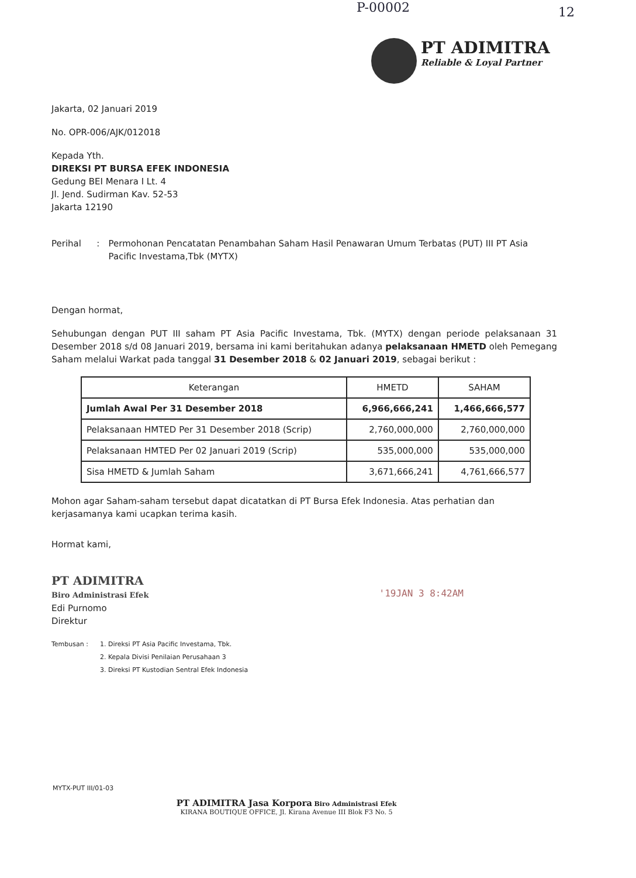P-00002 12
PT ADIMITRA
Reliable & Loyal Partner
Jakarta, 02 Januari 2019
No. OPR-006/AJK/012018
Kepada Yth.
DIREKSI PT BURSA EFEK INDONESIA
Gedung BEI Menara I Lt. 4
Jl. Jend. Sudirman Kav. 52-53
Jakarta 12190
Perihal: Permohonan Pencatatan Penambahan Saham Hasil Penawaran Umum Terbatas (PUT) III PT Asia Pacific Investama,Tbk (MYTX)
Dengan hormat,
Sehubungan dengan PUT III saham PT Asia Pacific Investama, Tbk. (MYTX) dengan periode pelaksanaan 31 Desember 2018 s/d 08 Januari 2019, bersama ini kami beritahukan adanya pelaksanaan HMETD oleh Pemegang Saham melalui Warkat pada tanggal 31 Desember 2018 & 02 Januari 2019, sebagai berikut :
| Keterangan | HMETD | SAHAM |
| --- | --- | --- |
| Jumlah Awal Per 31 Desember 2018 | 6,966,666,241 | 1,466,666,577 |
| Pelaksanaan HMTED Per 31 Desember 2018 (Scrip) | 2,760,000,000 | 2,760,000,000 |
| Pelaksanaan HMTED Per 02 Januari 2019 (Scrip) | 535,000,000 | 535,000,000 |
| Sisa HMETD & Jumlah Saham | 3,671,666,241 | 4,761,666,577 |
Mohon agar Saham-saham tersebut dapat dicatatkan di PT Bursa Efek Indonesia. Atas perhatian dan kerjasamanya kami ucapkan terima kasih.
Hormat kami,
PT ADIMITRA
Biro Administrasi Efek '19JAN 3 8:42AM
Edi Purnomo
Direktur
Tembusan : 1. Direksi PT Asia Pacific Investama, Tbk.
2. Kepala Divisi Penilaian Perusahaan 3
3. Direksi PT Kustodian Sentral Efek Indonesia
MYTX-PUT III/01-03
PT ADIMITRA Jasa Korpora Biro Administrasi Efek
KIRANA BOUTIQUE OFFICE, Jl. Kirana Avenue III Blok F3 No. 5